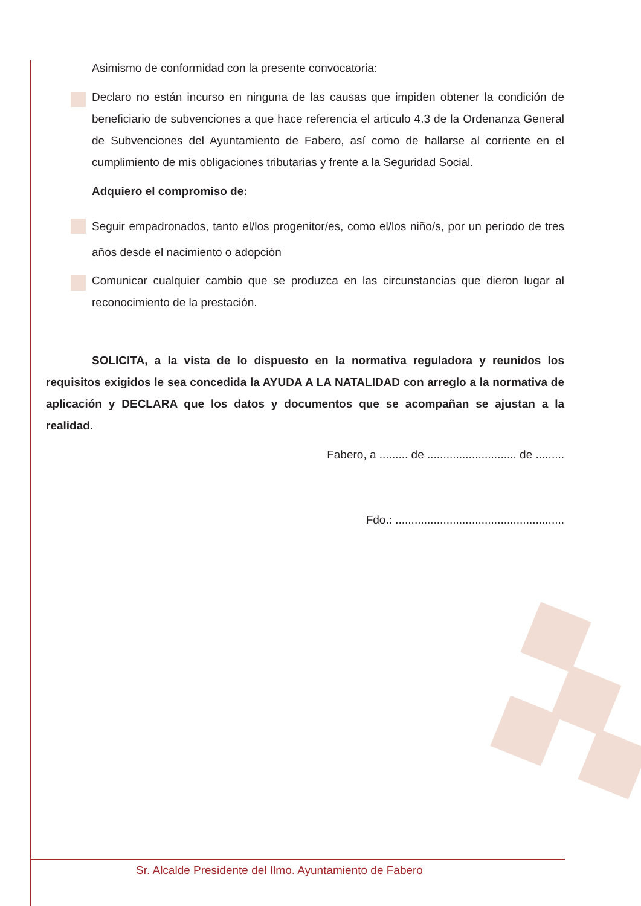Asimismo de conformidad con la presente convocatoria:
Declaro no están incurso en ninguna de las causas que impiden obtener la condición de beneficiario de subvenciones a que hace referencia el articulo 4.3 de la Ordenanza General de Subvenciones del Ayuntamiento de Fabero, así como de hallarse al corriente en el cumplimiento de mis obligaciones tributarias y frente a la Seguridad Social.
Adquiero el compromiso de:
Seguir empadronados, tanto el/los progenitor/es, como el/los niño/s, por un período de tres años desde el nacimiento o adopción
Comunicar cualquier cambio que se produzca en las circunstancias que dieron lugar al reconocimiento de la prestación.
SOLICITA, a la vista de lo dispuesto en la normativa reguladora y reunidos los requisitos exigidos le sea concedida la AYUDA A LA NATALIDAD con arreglo a la normativa de aplicación y DECLARA que los datos y documentos que se acompañan se ajustan a la realidad.
Fabero, a ......... de ............................ de .........
Fdo.: .....................................................
Sr. Alcalde Presidente del Ilmo. Ayuntamiento de Fabero